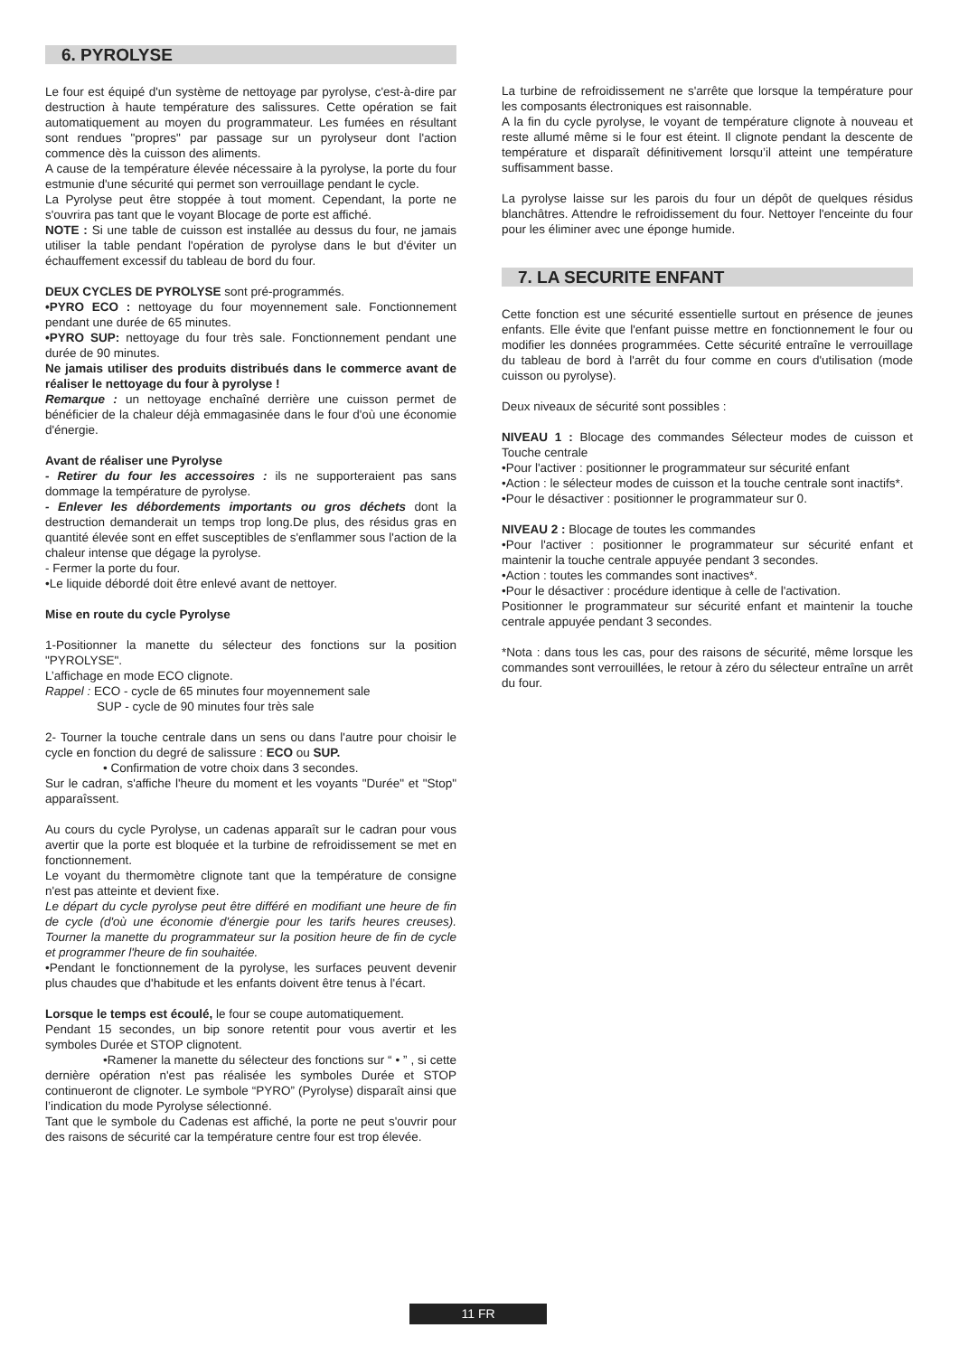6. PYROLYSE
Le four est équipé d'un système de nettoyage par pyrolyse, c'est-à-dire par destruction à haute température des salissures. Cette opération se fait automatiquement au moyen du programmateur. Les fumées en résultant sont rendues "propres" par passage sur un pyrolyseur dont l'action commence dès la cuisson des aliments.
A cause de la température élevée nécessaire à la pyrolyse, la porte du four estmunie d'une sécurité qui permet son verrouillage pendant le cycle.
La Pyrolyse peut être stoppée à tout moment. Cependant, la porte ne s'ouvrira pas tant que le voyant Blocage de porte est affiché.
NOTE : Si une table de cuisson est installée au dessus du four, ne jamais utiliser la table pendant l'opération de pyrolyse dans le but d'éviter un échauffement excessif du tableau de bord du four.
DEUX CYCLES DE PYROLYSE sont pré-programmés.
•PYRO ECO : nettoyage du four moyennement sale. Fonctionnement pendant une durée de 65 minutes.
•PYRO SUP: nettoyage du four très sale. Fonctionnement pendant une durée de 90 minutes.
Ne jamais utiliser des produits distribués dans le commerce avant de réaliser le nettoyage du four à pyrolyse !
Remarque : un nettoyage enchaîné derrière une cuisson permet de bénéficier de la chaleur déjà emmagasinée dans le four d'où une économie d'énergie.
Avant de réaliser une Pyrolyse
- Retirer du four les accessoires : ils ne supporteraient pas sans dommage la température de pyrolyse.
- Enlever les débordements importants ou gros déchets dont la destruction demanderait un temps trop long.De plus, des résidus gras en quantité élevée sont en effet susceptibles de s'enflammer sous l'action de la chaleur intense que dégage la pyrolyse.
- Fermer la porte du four.
•Le liquide débordé doit être enlevé avant de nettoyer.
Mise en route du cycle Pyrolyse
1-Positionner la manette du sélecteur des fonctions sur la position "PYROLYSE".
L’affichage en mode ECO clignote.
Rappel : ECO - cycle de 65 minutes four moyennement sale
SUP - cycle de 90 minutes four très sale
2- Tourner la touche centrale dans un sens ou dans l'autre pour choisir le cycle en fonction du degré de salissure : ECO ou SUP.
• Confirmation de votre choix dans 3 secondes.
Sur le cadran, s'affiche l'heure du moment et les voyants "Durée" et "Stop" apparaîssent.
Au cours du cycle Pyrolyse, un cadenas apparaît sur le cadran pour vous avertir que la porte est bloquée et la turbine de refroidissement se met en fonctionnement.
Le voyant du thermomètre clignote tant que la température de consigne n'est pas atteinte et devient fixe.
Le départ du cycle pyrolyse peut être différé en modifiant une heure de fin de cycle (d'où une économie d'énergie pour les tarifs heures creuses). Tourner la manette du programmateur sur la position heure de fin de cycle et programmer l'heure de fin souhaitée.
•Pendant le fonctionnement de la pyrolyse, les surfaces peuvent devenir plus chaudes que d'habitude et les enfants doivent être tenus à l'écart.
Lorsque le temps est écoulé, le four se coupe automatiquement.
Pendant 15 secondes, un bip sonore retentit pour vous avertir et les symboles Durée et STOP clignotent.
•Ramener la manette du sélecteur des fonctions sur “ • ” , si cette dernière opération n'est pas réalisée les symboles Durée et STOP continueront de clignoter. Le symbole “PYRO” (Pyrolyse) disparaît ainsi que l’indication du mode Pyrolyse sélectionné.
Tant que le symbole du Cadenas est affiché, la porte ne peut s'ouvrir pour des raisons de sécurité car la température centre four est trop élevée.
La turbine de refroidissement ne s'arrête que lorsque la température pour les composants électroniques est raisonnable.
A la fin du cycle pyrolyse, le voyant de température clignote à nouveau et reste allumé même si le four est éteint. Il clignote pendant la descente de température et disparaît définitivement lorsqu’il atteint une température suffisamment basse.
La pyrolyse laisse sur les parois du four un dépôt de quelques résidus blanchâtres. Attendre le refroidissement du four. Nettoyer l'enceinte du four pour les éliminer avec une éponge humide.
7. LA SECURITE ENFANT
Cette fonction est une sécurité essentielle surtout en présence de jeunes enfants. Elle évite que l'enfant puisse mettre en fonctionnement le four ou modifier les données programmées. Cette sécurité entraîne le verrouillage du tableau de bord à l'arrêt du four comme en cours d'utilisation (mode cuisson ou pyrolyse).
Deux niveaux de sécurité sont possibles :
NIVEAU 1 : Blocage des commandes Sélecteur modes de cuisson et Touche centrale
•Pour l'activer : positionner le programmateur sur sécurité enfant
•Action : le sélecteur modes de cuisson et la touche centrale sont inactifs*.
•Pour le désactiver : positionner le programmateur sur 0.
NIVEAU 2 : Blocage de toutes les commandes
•Pour l'activer : positionner le programmateur sur sécurité enfant et maintenir la touche centrale appuyée pendant 3 secondes.
•Action : toutes les commandes sont inactives*.
•Pour le désactiver : procédure identique à celle de l'activation.
Positionner le programmateur sur sécurité enfant et maintenir la touche centrale appuyée pendant 3 secondes.
*Nota : dans tous les cas, pour des raisons de sécurité, même lorsque les commandes sont verrouillées, le retour à zéro du sélecteur entraîne un arrêt du four.
11 FR